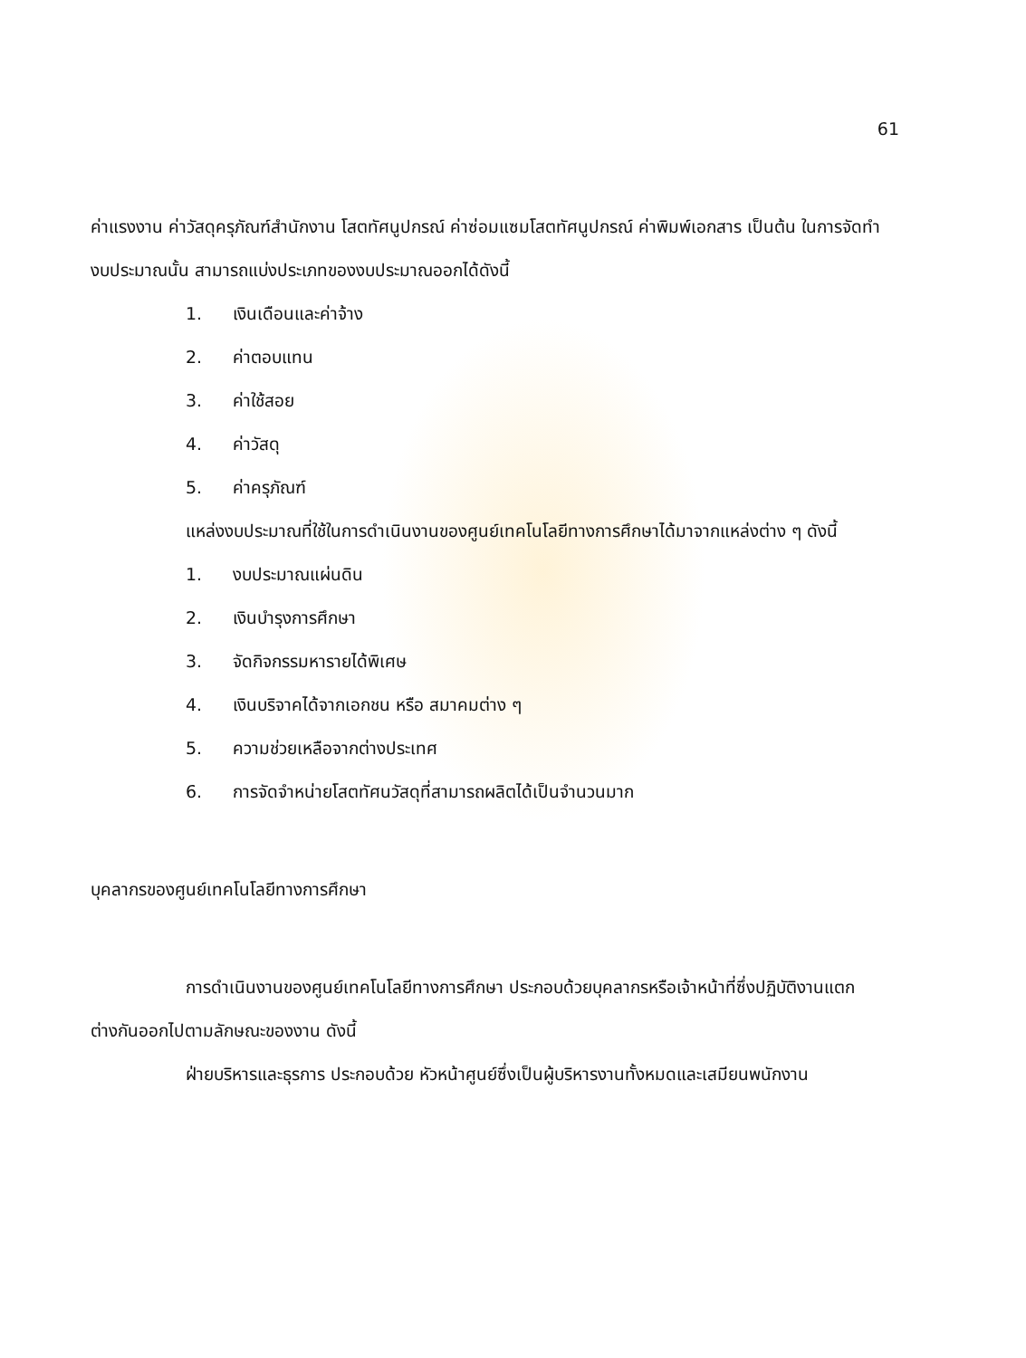61
ค่าแรงงาน ค่าวัสดุครุภัณฑ์สำนักงาน โสตทัศนูปกรณ์ ค่าซ่อมแซมโสตทัศนูปกรณ์ ค่าพิมพ์เอกสาร เป็นต้น ในการจัดทำงบประมาณนั้น สามารถแบ่งประเภทของงบประมาณออกได้ดังนี้
1. เงินเดือนและค่าจ้าง
2. ค่าตอบแทน
3. ค่าใช้สอย
4. ค่าวัสดุ
5. ค่าครุภัณฑ์
แหล่งงบประมาณที่ใช้ในการดำเนินงานของศูนย์เทคโนโลยีทางการศึกษาได้มาจากแหล่งต่าง ๆ ดังนี้
1. งบประมาณแผ่นดิน
2. เงินบำรุงการศึกษา
3. จัดกิจกรรมหารายได้พิเศษ
4. เงินบริจาคได้จากเอกชน หรือ สมาคมต่าง ๆ
5. ความช่วยเหลือจากต่างประเทศ
6. การจัดจำหน่ายโสตทัศนวัสดุที่สามารถผลิตได้เป็นจำนวนมาก
บุคลากรของศูนย์เทคโนโลยีทางการศึกษา
การดำเนินงานของศูนย์เทคโนโลยีทางการศึกษา ประกอบด้วยบุคลากรหรือเจ้าหน้าที่ซึ่งปฏิบัติงานแตกต่างกันออกไปตามลักษณะของงาน ดังนี้
ฝ่ายบริหารและธุรการ ประกอบด้วย หัวหน้าศูนย์ซึ่งเป็นผู้บริหารงานทั้งหมดและเสมียนพนักงาน